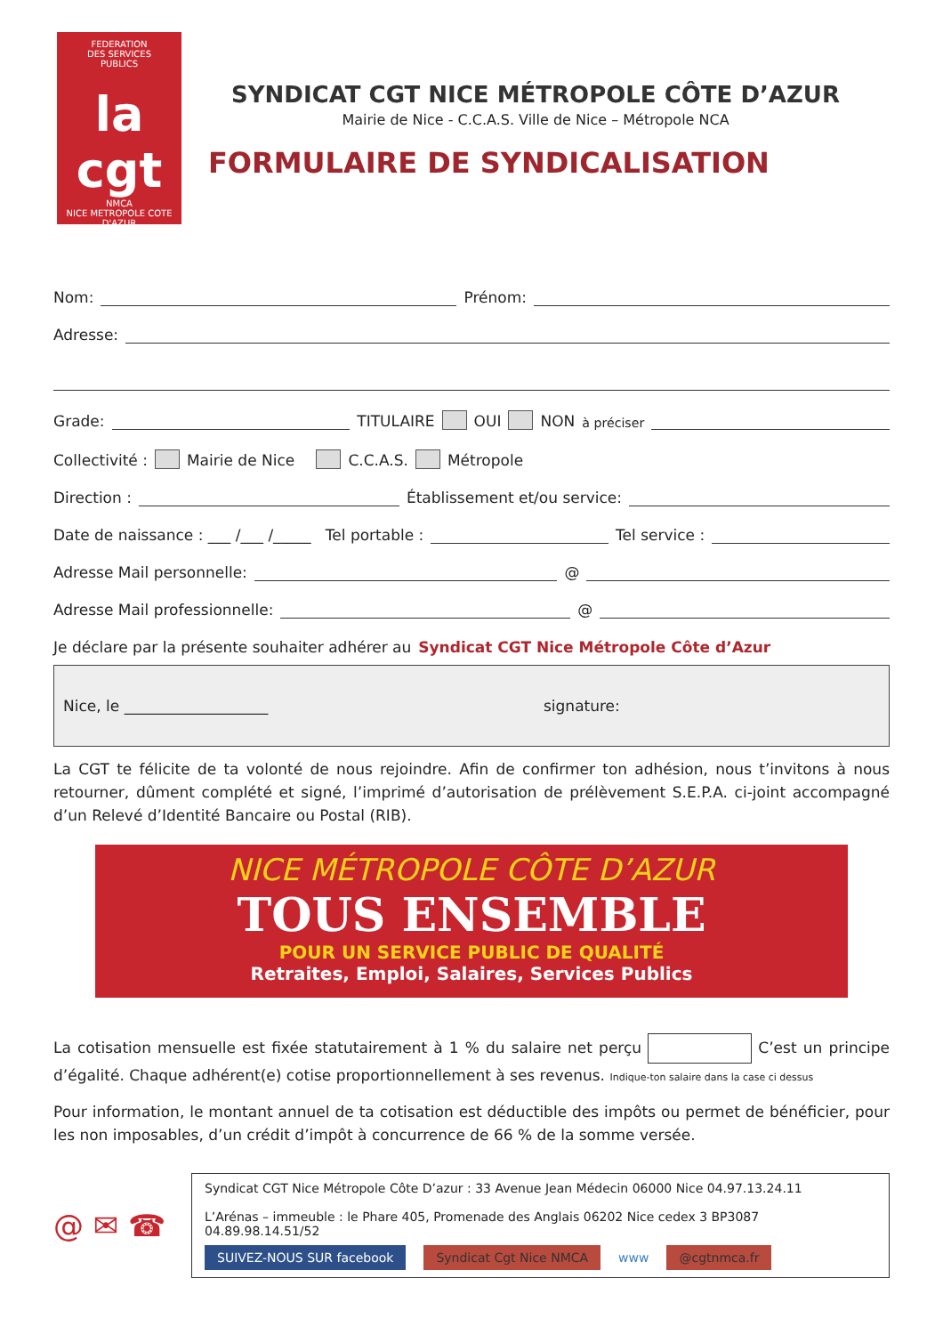FEDERATION
DES SERVICES
PUBLICS
la cgt
NMCA
NICE METROPOLE COTE D'AZUR
SYNDICAT CGT NICE MÉTROPOLE CÔTE D’AZUR
Mairie de Nice - C.C.A.S. Ville de Nice – Métropole NCA
FORMULAIRE DE SYNDICALISATION
Nom: Prénom:
Adresse:
Grade: TITULAIRE OUI NON à préciser
Collectivité : Mairie de Nice C.C.A.S. Métropole
Direction : Établissement et/ou service:
Date de naissance : ___ /___ /_____ Tel portable : Tel service :
Adresse Mail personnelle: @
Adresse Mail professionnelle: @
Je déclare par la présente souhaiter adhérer au Syndicat CGT Nice Métropole Côte d’Azur
Nice, le ___________________ signature:
La CGT te félicite de ta volonté de nous rejoindre. Afin de confirmer ton adhésion, nous t’invitons à nous retourner, dûment complété et signé, l’imprimé d’autorisation de prélèvement S.E.P.A. ci-joint accompagné d’un Relevé d’Identité Bancaire ou Postal (RIB).
NICE MÉTROPOLE CÔTE D’AZUR
TOUS ENSEMBLE
POUR UN SERVICE PUBLIC DE QUALITÉ
Retraites, Emploi, Salaires, Services Publics
La cotisation mensuelle est fixée statutairement à 1 % du salaire net perçu C’est un principe d’égalité. Chaque adhérent(e) cotise proportionnellement à ses revenus. Indique-ton salaire dans la case ci dessus
Pour information, le montant annuel de ta cotisation est déductible des impôts ou permet de bénéficier, pour les non imposables, d’un crédit d’impôt à concurrence de 66 % de la somme versée.
@ ✉ ☎
Syndicat CGT Nice Métropole Côte D’azur : 33 Avenue Jean Médecin 06000 Nice 04.97.13.24.11
L’Arénas – immeuble : le Phare 405, Promenade des Anglais 06202 Nice cedex 3 BP3087 04.89.98.14.51/52
SUIVEZ-NOUS SUR facebook Syndicat Cgt Nice NMCA www @cgtnmca.fr